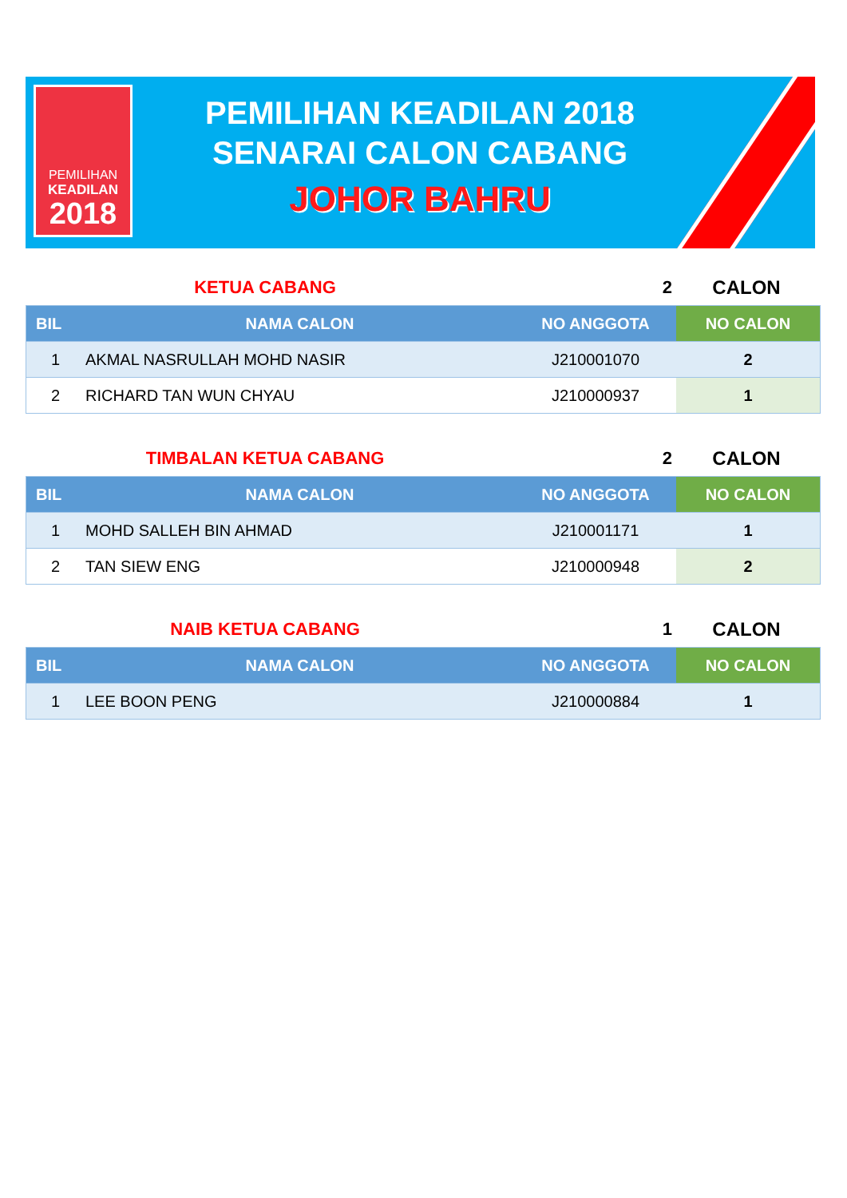PEMILIHAN
KEADILAN
2018
PEMILIHAN KEADILAN 2018
SENARAI CALON CABANG
JOHOR BAHRU
KETUA CABANG 2 CALON
| BIL | NAMA CALON | NO ANGGOTA | NO CALON |
| --- | --- | --- | --- |
| 1 | AKMAL NASRULLAH MOHD NASIR | J210001070 | 2 |
| 2 | RICHARD TAN WUN CHYAU | J210000937 | 1 |
TIMBALAN KETUA CABANG 2 CALON
| BIL | NAMA CALON | NO ANGGOTA | NO CALON |
| --- | --- | --- | --- |
| 1 | MOHD SALLEH BIN AHMAD | J210001171 | 1 |
| 2 | TAN SIEW ENG | J210000948 | 2 |
NAIB KETUA CABANG 1 CALON
| BIL | NAMA CALON | NO ANGGOTA | NO CALON |
| --- | --- | --- | --- |
| 1 | LEE BOON PENG | J210000884 | 1 |